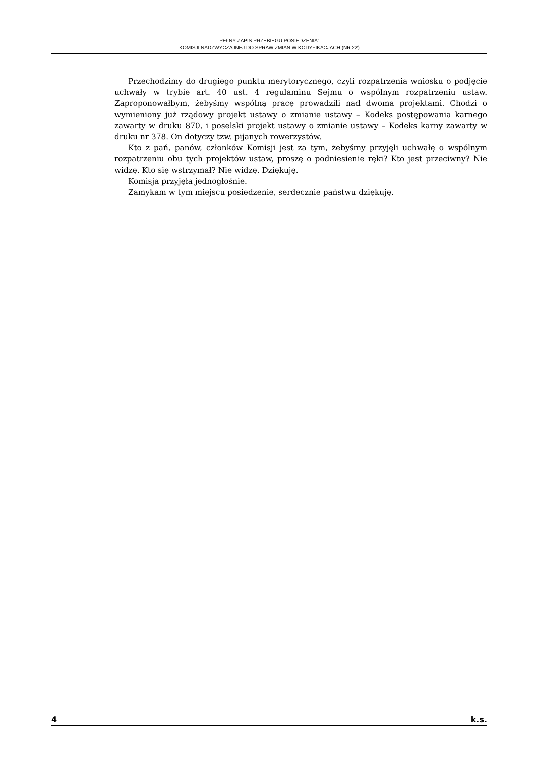PEŁNY ZAPIS PRZEBIEGU POSIEDZENIA:
KOMISJI NADZWYCZAJNEJ DO SPRAW ZMIAN W KODYFIKACJACH (NR 22)
Przechodzimy do drugiego punktu merytorycznego, czyli rozpatrzenia wniosku o podjęcie uchwały w trybie art. 40 ust. 4 regulaminu Sejmu o wspólnym rozpatrzeniu ustaw. Zaproponowałbym, żebyśmy wspólną pracę prowadzili nad dwoma projektami. Chodzi o wymieniony już rządowy projekt ustawy o zmianie ustawy – Kodeks postępowania karnego zawarty w druku 870, i poselski projekt ustawy o zmianie ustawy – Kodeks karny zawarty w druku nr 378. On dotyczy tzw. pijanych rowerzystów.
Kto z pań, panów, członków Komisji jest za tym, żebyśmy przyjęli uchwałę o wspólnym rozpatrzeniu obu tych projektów ustaw, proszę o podniesienie ręki? Kto jest przeciwny? Nie widzę. Kto się wstrzymał? Nie widzę. Dziękuję.
Komisja przyjęła jednogłośnie.
Zamykam w tym miejscu posiedzenie, serdecznie państwu dziękuję.
4 k.s.